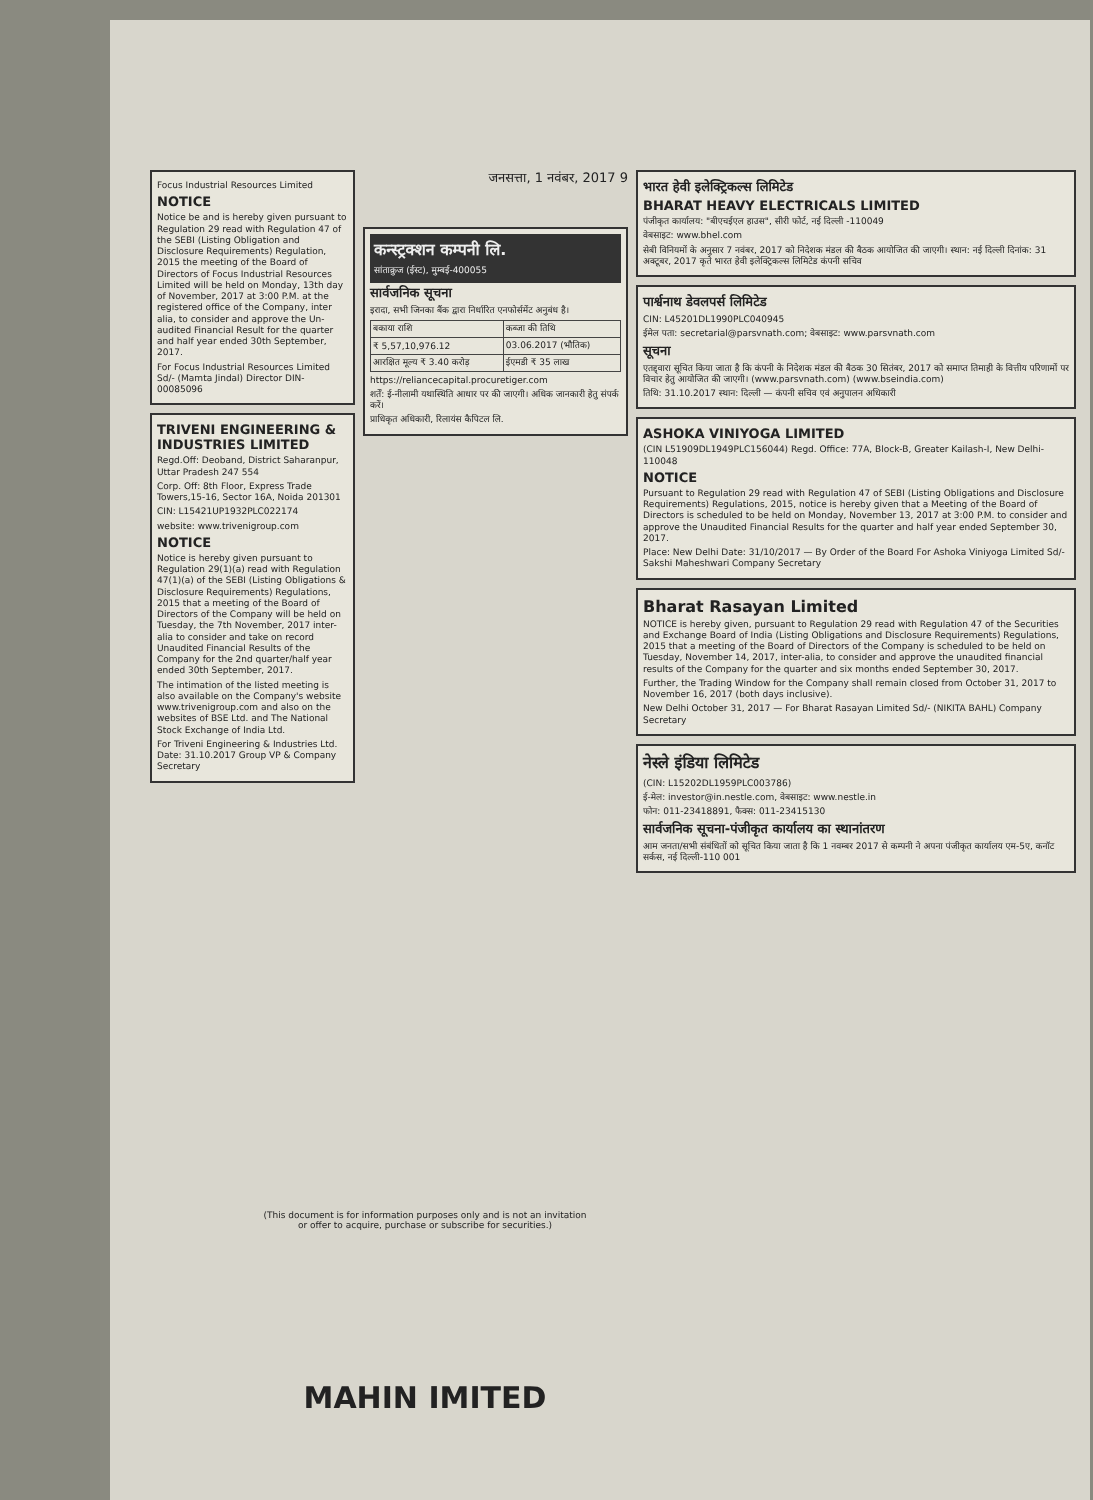Focus Industrial Resources Limited
NOTICE
Notice be and is hereby given pursuant to Regulation 29 read with Regulation 47 of the SEBI (Listing Obligation and Disclosure Requirements) Regulation, 2015 the meeting of the Board of Directors of Focus Industrial Resources Limited will be held on Monday, 13th day of November, 2017 at 3:00 P.M. at the registered office of the Company, inter alia, to consider and approve the Un-audited Financial Result for the quarter and half year ended 30th September, 2017.
For Focus Industrial Resources Limited Sd/- (Mamta Jindal) Director DIN-00085096
TRIVENI ENGINEERING & INDUSTRIES LIMITED
Regd.Off: Deoband, District Saharanpur, Uttar Pradesh 247 554
Corp. Off: 8th Floor, Express Trade Towers,15-16, Sector 16A, Noida 201301
CIN: L15421UP1932PLC022174
website: www.trivenigroup.com
NOTICE
Notice is hereby given pursuant to Regulation 29(1)(a) read with Regulation 47(1)(a) of the SEBI (Listing Obligations & Disclosure Requirements) Regulations, 2015 that a meeting of the Board of Directors of the Company will be held on Tuesday, the 7th November, 2017 inter-alia to consider and take on record Unaudited Financial Results of the Company for the 2nd quarter/half year ended 30th September, 2017.
The intimation of the listed meeting is also available on the Company's website www.trivenigroup.com and also on the websites of BSE Ltd. and The National Stock Exchange of India Ltd.
For Triveni Engineering & Industries Ltd. Date: 31.10.2017 Group VP & Company Secretary
जनसत्ता, 1 नवंबर, 2017 9
कन्स्ट्रक्शन कम्पनी लि.
सांताक्रुज (ईस्ट), मुम्बई-400055
सार्वजनिक सूचना
इरादा, सभी जिनका बैंक द्वारा निर्धारित एनफोर्समेंट अनुबंध है।
| बकाया राशि | कब्जा की तिथि |
| ₹ 5,57,10,976.12 | 03.06.2017 (भौतिक) |
| आरक्षित मूल्य ₹ 3.40 करोड़ | ईएमडी ₹ 35 लाख |
https://reliancecapital.procuretiger.com
शर्तें: ई-नीलामी यथास्थिति आधार पर की जाएगी। अधिक जानकारी हेतु संपर्क करें।
प्राधिकृत अधिकारी, रिलायंस कैपिटल लि.
भारत हेवी इलेक्ट्रिकल्स लिमिटेड
BHARAT HEAVY ELECTRICALS LIMITED
पंजीकृत कार्यालय: "बीएचईएल हाउस", सीरी फोर्ट, नई दिल्ली -110049
वेबसाइट: www.bhel.com
सेबी विनियमों के अनुसार 7 नवंबर, 2017 को निदेशक मंडल की बैठक आयोजित की जाएगी। स्थान: नई दिल्ली दिनांक: 31 अक्टूबर, 2017 कृते भारत हेवी इलेक्ट्रिकल्स लिमिटेड कंपनी सचिव
पार्श्वनाथ डेवलपर्स लिमिटेड
CIN: L45201DL1990PLC040945
ईमेल पता: secretarial@parsvnath.com; वेबसाइट: www.parsvnath.com
सूचना
एतद्द्वारा सूचित किया जाता है कि कंपनी के निदेशक मंडल की बैठक 30 सितंबर, 2017 को समाप्त तिमाही के वित्तीय परिणामों पर विचार हेतु आयोजित की जाएगी। (www.parsvnath.com) (www.bseindia.com)
तिथि: 31.10.2017 स्थान: दिल्ली — कंपनी सचिव एवं अनुपालन अधिकारी
ASHOKA VINIYOGA LIMITED
(CIN L51909DL1949PLC156044) Regd. Office: 77A, Block-B, Greater Kailash-I, New Delhi-110048
NOTICE
Pursuant to Regulation 29 read with Regulation 47 of SEBI (Listing Obligations and Disclosure Requirements) Regulations, 2015, notice is hereby given that a Meeting of the Board of Directors is scheduled to be held on Monday, November 13, 2017 at 3:00 P.M. to consider and approve the Unaudited Financial Results for the quarter and half year ended September 30, 2017.
Place: New Delhi Date: 31/10/2017 — By Order of the Board For Ashoka Viniyoga Limited Sd/- Sakshi Maheshwari Company Secretary
Bharat Rasayan Limited
NOTICE is hereby given, pursuant to Regulation 29 read with Regulation 47 of the Securities and Exchange Board of India (Listing Obligations and Disclosure Requirements) Regulations, 2015 that a meeting of the Board of Directors of the Company is scheduled to be held on Tuesday, November 14, 2017, inter-alia, to consider and approve the unaudited financial results of the Company for the quarter and six months ended September 30, 2017.
Further, the Trading Window for the Company shall remain closed from October 31, 2017 to November 16, 2017 (both days inclusive).
New Delhi October 31, 2017 — For Bharat Rasayan Limited Sd/- (NIKITA BAHL) Company Secretary
नेस्ले इंडिया लिमिटेड
(CIN: L15202DL1959PLC003786)
ई-मेल: investor@in.nestle.com, वेबसाइट: www.nestle.in
फोन: 011-23418891, फैक्स: 011-23415130
सार्वजनिक सूचना-पंजीकृत कार्यालय का स्थानांतरण
आम जनता/सभी संबंधितों को सूचित किया जाता है कि 1 नवम्बर 2017 से कम्पनी ने अपना पंजीकृत कार्यालय एम-5ए, कनॉट सर्कस, नई दिल्ली-110 001
(This document is for information purposes only and is not an invitation or offer to acquire, purchase or subscribe for securities.)
MAHIN IMITED